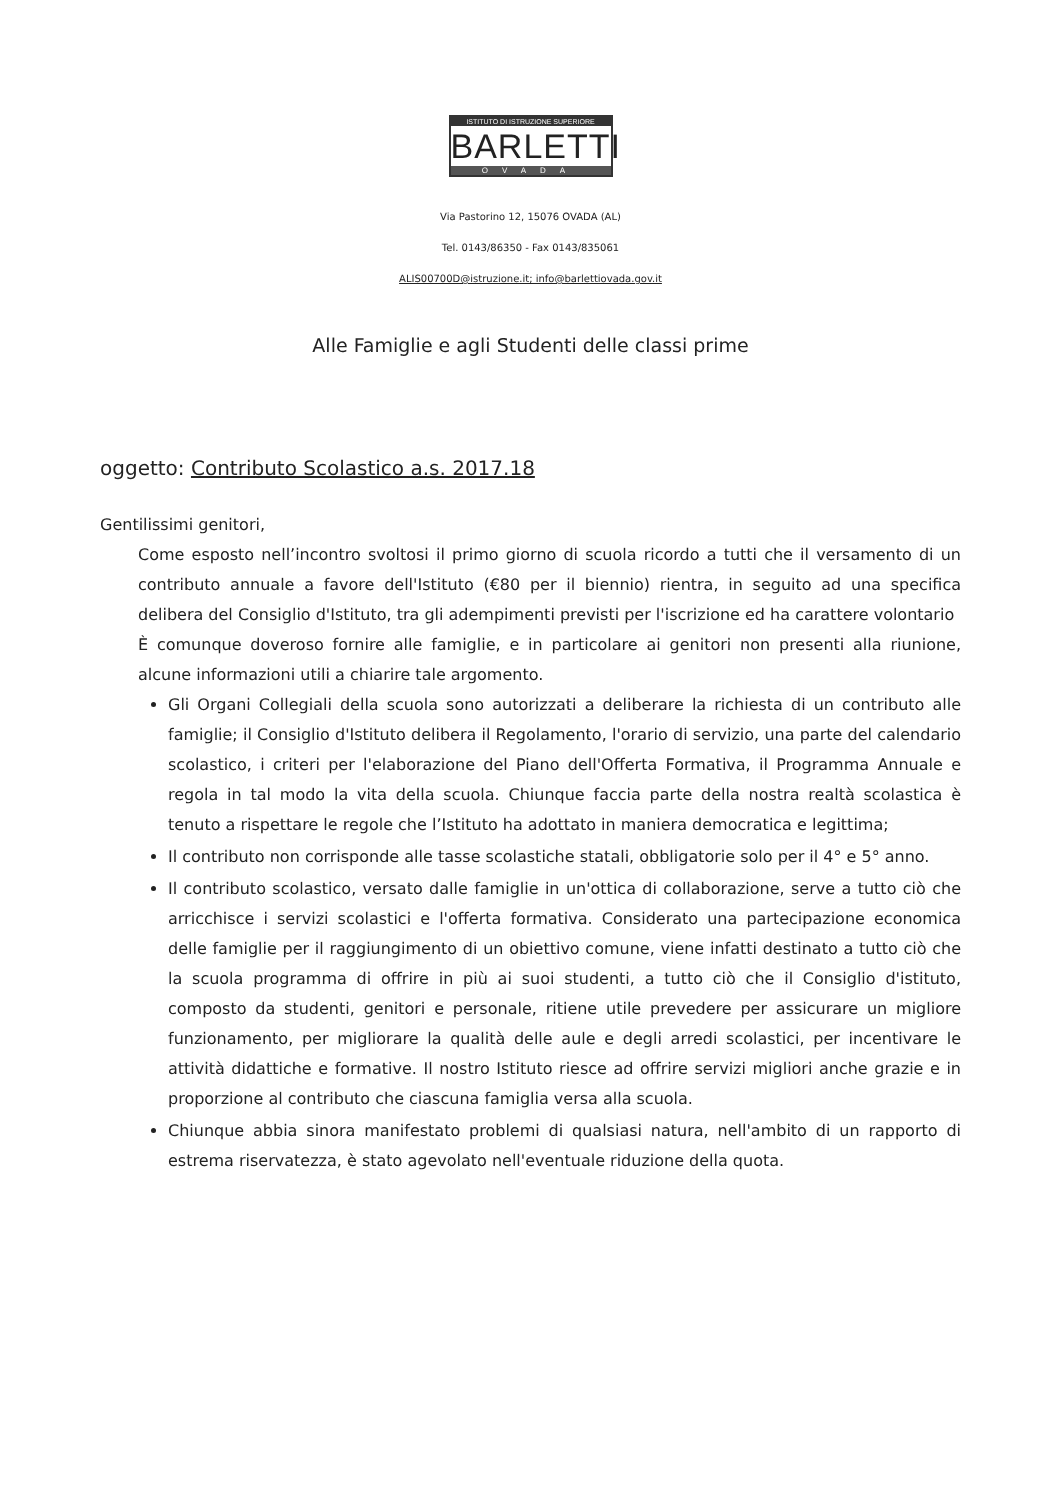ISTITUTO DI ISTRUZIONE SUPERIORE
BARLETTI
OVADA
Via Pastorino 12, 15076 OVADA (AL)
Tel. 0143/86350 - Fax 0143/835061
ALIS00700D@istruzione.it; info@barlettiovada.gov.it
Alle Famiglie e agli Studenti delle classi prime
oggetto: Contributo Scolastico a.s. 2017.18
Gentilissimi genitori,
Come esposto nell’incontro svoltosi il primo giorno di scuola ricordo a tutti che il versamento di un contributo annuale a favore dell'Istituto (€80 per il biennio) rientra, in seguito ad una specifica delibera del Consiglio d'Istituto, tra gli adempimenti previsti per l'iscrizione ed ha carattere volontario
È comunque doveroso fornire alle famiglie, e in particolare ai genitori non presenti alla riunione, alcune informazioni utili a chiarire tale argomento.
Gli Organi Collegiali della scuola sono autorizzati a deliberare la richiesta di un contributo alle famiglie; il Consiglio d'Istituto delibera il Regolamento, l'orario di servizio, una parte del calendario scolastico, i criteri per l'elaborazione del Piano dell'Offerta Formativa, il Programma Annuale e regola in tal modo la vita della scuola. Chiunque faccia parte della nostra realtà scolastica è tenuto a rispettare le regole che l’Istituto ha adottato in maniera democratica e legittima;
Il contributo non corrisponde alle tasse scolastiche statali, obbligatorie solo per il 4° e 5° anno.
Il contributo scolastico, versato dalle famiglie in un'ottica di collaborazione, serve a tutto ciò che arricchisce i servizi scolastici e l'offerta formativa. Considerato una partecipazione economica delle famiglie per il raggiungimento di un obiettivo comune, viene infatti destinato a tutto ciò che la scuola programma di offrire in più ai suoi studenti, a tutto ciò che il Consiglio d'istituto, composto da studenti, genitori e personale, ritiene utile prevedere per assicurare un migliore funzionamento, per migliorare la qualità delle aule e degli arredi scolastici, per incentivare le attività didattiche e formative. Il nostro Istituto riesce ad offrire servizi migliori anche grazie e in proporzione al contributo che ciascuna famiglia versa alla scuola.
Chiunque abbia sinora manifestato problemi di qualsiasi natura, nell'ambito di un rapporto di estrema riservatezza, è stato agevolato nell'eventuale riduzione della quota.